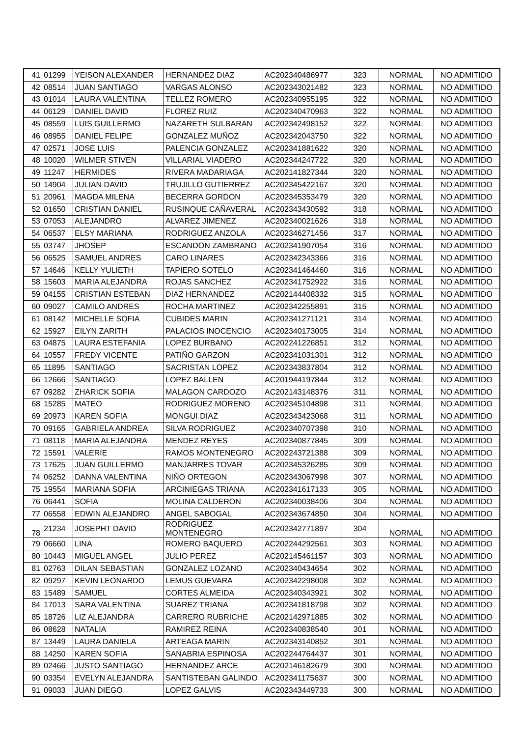| 41 | 01299 | YEISON ALEXANDER | HERNANDEZ DIAZ | AC202340486977 | 323 | NORMAL | NO ADMITIDO |
| 42 | 08514 | JUAN SANTIAGO | VARGAS ALONSO | AC202343021482 | 323 | NORMAL | NO ADMITIDO |
| 43 | 01014 | LAURA VALENTINA | TELLEZ ROMERO | AC202340955195 | 322 | NORMAL | NO ADMITIDO |
| 44 | 06129 | DANIEL DAVID | FLOREZ RUIZ | AC202340470963 | 322 | NORMAL | NO ADMITIDO |
| 45 | 08559 | LUIS GUILLERMO | NAZARETH SULBARAN | AC202342498152 | 322 | NORMAL | NO ADMITIDO |
| 46 | 08955 | DANIEL FELIPE | GONZALEZ MUÑOZ | AC202342043750 | 322 | NORMAL | NO ADMITIDO |
| 47 | 02571 | JOSE LUIS | PALENCIA GONZALEZ | AC202341881622 | 320 | NORMAL | NO ADMITIDO |
| 48 | 10020 | WILMER STIVEN | VILLARIAL VIADERO | AC202344247722 | 320 | NORMAL | NO ADMITIDO |
| 49 | 11247 | HERMIDES | RIVERA MADARIAGA | AC202141827344 | 320 | NORMAL | NO ADMITIDO |
| 50 | 14904 | JULIAN DAVID | TRUJILLO GUTIERREZ | AC202345422167 | 320 | NORMAL | NO ADMITIDO |
| 51 | 20961 | MAGDA MILENA | BECERRA GORDON | AC202345353479 | 320 | NORMAL | NO ADMITIDO |
| 52 | 01650 | CRISTIAN DANIEL | RUSINQUE CAÑAVERAL | AC202343430592 | 318 | NORMAL | NO ADMITIDO |
| 53 | 07053 | ALEJANDRO | ALVAREZ JIMENEZ | AC202340021626 | 318 | NORMAL | NO ADMITIDO |
| 54 | 06537 | ELSY MARIANA | RODRIGUEZ ANZOLA | AC202346271456 | 317 | NORMAL | NO ADMITIDO |
| 55 | 03747 | JHOSEP | ESCANDON ZAMBRANO | AC202341907054 | 316 | NORMAL | NO ADMITIDO |
| 56 | 06525 | SAMUEL ANDRES | CARO LINARES | AC202342343366 | 316 | NORMAL | NO ADMITIDO |
| 57 | 14646 | KELLY YULIETH | TAPIERO SOTELO | AC202341464460 | 316 | NORMAL | NO ADMITIDO |
| 58 | 15603 | MARIA ALEJANDRA | ROJAS SANCHEZ | AC202341752922 | 316 | NORMAL | NO ADMITIDO |
| 59 | 04155 | CRISTIAN ESTEBAN | DIAZ HERNANDEZ | AC202144408332 | 315 | NORMAL | NO ADMITIDO |
| 60 | 09027 | CAMILO ANDRES | ROCHA MARTINEZ | AC202342255891 | 315 | NORMAL | NO ADMITIDO |
| 61 | 08142 | MICHELLE SOFIA | CUBIDES MARIN | AC202341271121 | 314 | NORMAL | NO ADMITIDO |
| 62 | 15927 | EILYN ZARITH | PALACIOS INOCENCIO | AC202340173005 | 314 | NORMAL | NO ADMITIDO |
| 63 | 04875 | LAURA ESTEFANIA | LOPEZ BURBANO | AC202241226851 | 312 | NORMAL | NO ADMITIDO |
| 64 | 10557 | FREDY VICENTE | PATIÑO GARZON | AC202341031301 | 312 | NORMAL | NO ADMITIDO |
| 65 | 11895 | SANTIAGO | SACRISTAN LOPEZ | AC202343837804 | 312 | NORMAL | NO ADMITIDO |
| 66 | 12666 | SANTIAGO | LOPEZ BALLEN | AC201944197844 | 312 | NORMAL | NO ADMITIDO |
| 67 | 09282 | ZHARICK SOFIA | MALAGON CARDOZO | AC202143148376 | 311 | NORMAL | NO ADMITIDO |
| 68 | 15285 | MATEO | RODRIGUEZ MORENO | AC202345104898 | 311 | NORMAL | NO ADMITIDO |
| 69 | 20973 | KAREN SOFIA | MONGUI DIAZ | AC202343423068 | 311 | NORMAL | NO ADMITIDO |
| 70 | 09165 | GABRIELA ANDREA | SILVA RODRIGUEZ | AC202340707398 | 310 | NORMAL | NO ADMITIDO |
| 71 | 08118 | MARIA ALEJANDRA | MENDEZ REYES | AC202340877845 | 309 | NORMAL | NO ADMITIDO |
| 72 | 15591 | VALERIE | RAMOS MONTENEGRO | AC202243721388 | 309 | NORMAL | NO ADMITIDO |
| 73 | 17625 | JUAN GUILLERMO | MANJARRES TOVAR | AC202345326285 | 309 | NORMAL | NO ADMITIDO |
| 74 | 06252 | DANNA VALENTINA | NIÑO ORTEGON | AC202343067998 | 307 | NORMAL | NO ADMITIDO |
| 75 | 19554 | MARIANA SOFIA | ARCINIEGAS TRIANA | AC202341617133 | 305 | NORMAL | NO ADMITIDO |
| 76 | 06441 | SOFIA | MOLINA CALDERON | AC202340038406 | 304 | NORMAL | NO ADMITIDO |
| 77 | 06558 | EDWIN ALEJANDRO | ANGEL SABOGAL | AC202343674850 | 304 | NORMAL | NO ADMITIDO |
| 78 | 21234 | JOSEPHT DAVID | RODRIGUEZ MONTENEGRO | AC202342771897 | 304 | NORMAL | NO ADMITIDO |
| 79 | 06660 | LINA | ROMERO BAQUERO | AC202244292561 | 303 | NORMAL | NO ADMITIDO |
| 80 | 10443 | MIGUEL ANGEL | JULIO PEREZ | AC202145461157 | 303 | NORMAL | NO ADMITIDO |
| 81 | 02763 | DILAN SEBASTIAN | GONZALEZ LOZANO | AC202340434654 | 302 | NORMAL | NO ADMITIDO |
| 82 | 09297 | KEVIN LEONARDO | LEMUS GUEVARA | AC202342298008 | 302 | NORMAL | NO ADMITIDO |
| 83 | 15489 | SAMUEL | CORTES ALMEIDA | AC202340343921 | 302 | NORMAL | NO ADMITIDO |
| 84 | 17013 | SARA VALENTINA | SUAREZ TRIANA | AC202341818798 | 302 | NORMAL | NO ADMITIDO |
| 85 | 18726 | LIZ ALEJANDRA | CARRERO RUBRICHE | AC202142971885 | 302 | NORMAL | NO ADMITIDO |
| 86 | 08628 | NATALIA | RAMIREZ REINA | AC202340838540 | 301 | NORMAL | NO ADMITIDO |
| 87 | 13449 | LAURA DANIELA | ARTEAGA MARIN | AC202343140852 | 301 | NORMAL | NO ADMITIDO |
| 88 | 14250 | KAREN SOFIA | SANABRIA ESPINOSA | AC202244764437 | 301 | NORMAL | NO ADMITIDO |
| 89 | 02466 | JUSTO SANTIAGO | HERNANDEZ ARCE | AC202146182679 | 300 | NORMAL | NO ADMITIDO |
| 90 | 03354 | EVELYN ALEJANDRA | SANTISTEBAN GALINDO | AC202341175637 | 300 | NORMAL | NO ADMITIDO |
| 91 | 09033 | JUAN DIEGO | LOPEZ GALVIS | AC202343449733 | 300 | NORMAL | NO ADMITIDO |